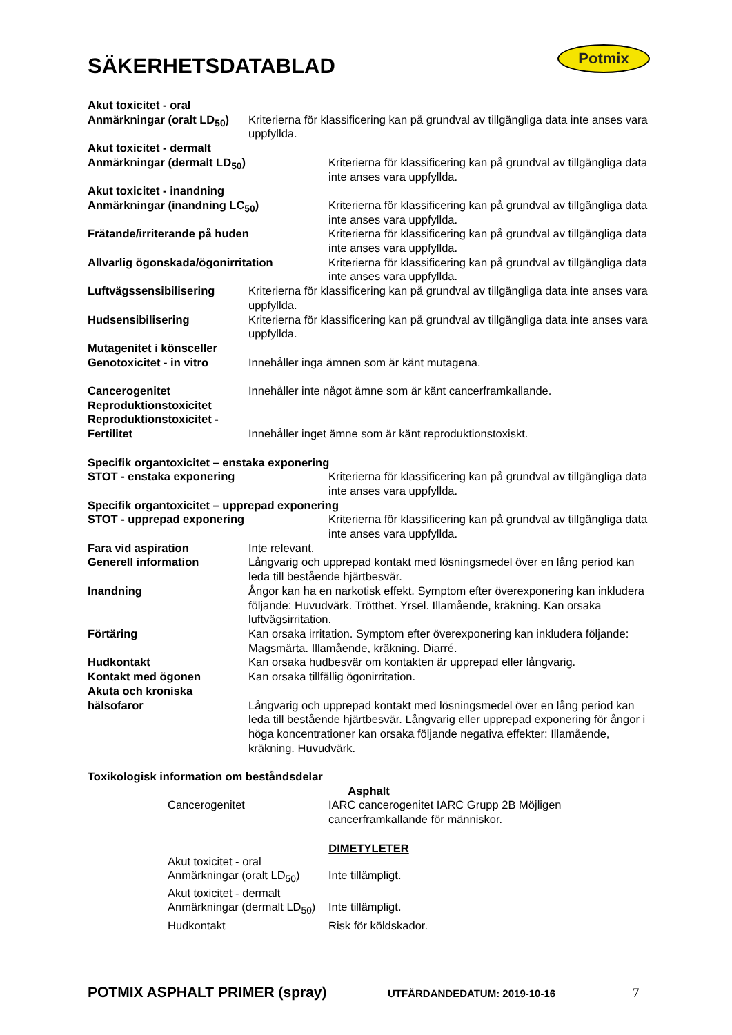Potmix
SÄKERHETSDATABLAD
Akut toxicitet - oral
Anmärkningar (oralt LD<sub>50</sub>)
Kriterierna för klassificering kan på grundval av tillgängliga data inte anses vara uppfyllda.
Akut toxicitet - dermalt
Anmärkningar (dermalt LD<sub>50</sub>) Kriterierna för klassificering kan på grundval av tillgängliga data inte anses vara uppfyllda.
Akut toxicitet - inandning
Anmärkningar (inandning LC<sub>50</sub>) Kriterierna för klassificering kan på grundval av tillgängliga data inte anses vara uppfyllda.
Frätande/irriterande på huden Kriterierna för klassificering kan på grundval av tillgängliga data inte anses vara uppfyllda.
Allvarlig ögonskada/ögonirritation Kriterierna för klassificering kan på grundval av tillgängliga data inte anses vara uppfyllda.
Luftvägssensibilisering Kriterierna för klassificering kan på grundval av tillgängliga data inte anses vara uppfyllda.
Hudsensibilisering Kriterierna för klassificering kan på grundval av tillgängliga data inte anses vara uppfyllda.
Mutagenitet i könsceller
Genotoxicitet - in vitro
Innehåller inga ämnen som är känt mutagena.
Cancerogenitet Innehåller inte något ämne som är känt cancerframkallande.
Reproduktionstoxicitet
Reproduktionstoxicitet -
Fertilitet Innehåller inget ämne som är känt reproduktionstoxiskt.
Specifik organtoxicitet – enstaka exponering
STOT - enstaka exponering Kriterierna för klassificering kan på grundval av tillgängliga data inte anses vara uppfyllda.
Specifik organtoxicitet – upprepad exponering
STOT - upprepad exponering Kriterierna för klassificering kan på grundval av tillgängliga data inte anses vara uppfyllda.
Fara vid aspiration Inte relevant.
Generell information Långvarig och upprepad kontakt med lösningsmedel över en lång period kan leda till bestående hjärtbesvär.
Inandning Ångor kan ha en narkotisk effekt. Symptom efter överexponering kan inkludera följande: Huvudvärk. Trötthet. Yrsel. Illamående, kräkning. Kan orsaka luftvägsirritation.
Förtäring Kan orsaka irritation. Symptom efter överexponering kan inkludera följande: Magsmärta. Illamående, kräkning. Diarré.
Hudkontakt Kan orsaka hudbesvär om kontakten är upprepad eller långvarig.
Kontakt med ögonen Kan orsaka tillfällig ögonirritation.
Akuta och kroniska
hälsofaror Långvarig och upprepad kontakt med lösningsmedel över en lång period kan leda till bestående hjärtbesvär. Långvarig eller upprepad exponering för ångor i höga koncentrationer kan orsaka följande negativa effekter: Illamående, kräkning. Huvudvärk.
Toxikologisk information om beståndsdelar
Asphalt
Cancerogenitet IARC cancerogenitet IARC Grupp 2B Möjligen cancerframkallande för människor.
DIMETYLETER
Akut toxicitet - oral
Anmärkningar (oralt LD<sub>50</sub>)
Inte tillämpligt.
Akut toxicitet - dermalt
Anmärkningar (dermalt LD<sub>50</sub>)
Inte tillämpligt.
Hudkontakt Risk för köldskador.
POTMIX ASPHALT PRIMER (spray) UTFÄRDANDEDATUM: 2019-10-16 7